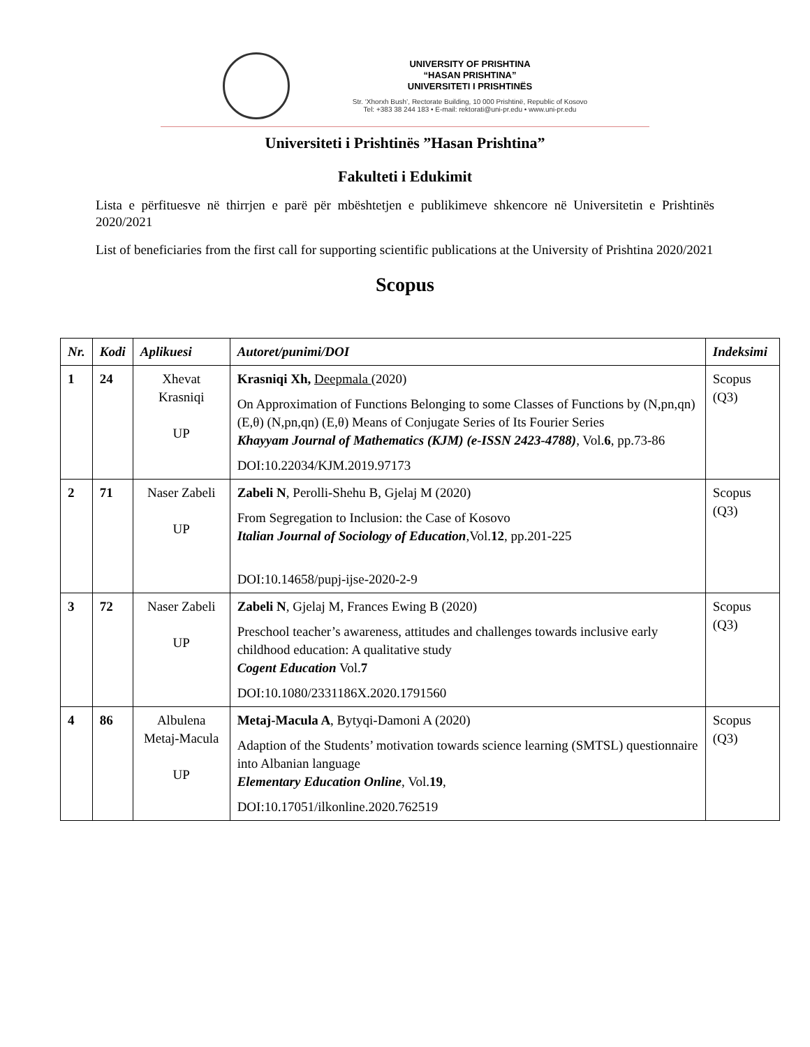UNIVERSITY OF PRISHTINA
“HASAN PRISHTINA”
UNIVERSITETI I PRISHTINËS
Str. ‘Xhorxh Bush’, Rectorate Building, 10 000 Prishtinë, Republic of Kosovo
Tel: +383 38 244 183 • E-mail: rektorati@uni-pr.edu • www.uni-pr.edu
Universiteti i Prishtinës ”Hasan Prishtina”
Fakulteti i Edukimit
Lista e përfituesve në thirrjen e parë për mbështetjen e publikimeve shkencore në Universitetin e Prishtinës 2020/2021
List of beneficiaries from the first call for supporting scientific publications at the University of Prishtina 2020/2021
Scopus
| Nr. | Kodi | Aplikuesi | Autoret/punimi/DOI | Indeksimi |
| --- | --- | --- | --- | --- |
| 1 | 24 | Xhevat Krasniqi UP | Krasniqi Xh, Deepmala (2020) On Approximation of Functions Belonging to some Classes of Functions by (N,pn,qn) (E,θ) (N,pn,qn) (E,θ) Means of Conjugate Series of Its Fourier Series Khayyam Journal of Mathematics (KJM) (e-ISSN 2423-4788) , Vol. 6 , pp.73-86 DOI:10.22034/KJM.2019.97173 | Scopus (Q3) |
| 2 | 71 | Naser Zabeli UP | Zabeli N , Perolli-Shehu B, Gjelaj M (2020) From Segregation to Inclusion: the Case of Kosovo Italian Journal of Sociology of Education ,Vol. 12 , pp.201-225 DOI:10.14658/pupj-ijse-2020-2-9 | Scopus (Q3) |
| 3 | 72 | Naser Zabeli UP | Zabeli N , Gjelaj M, Frances Ewing B (2020) Preschool teacher’s awareness, attitudes and challenges towards inclusive early childhood education: A qualitative study Cogent Education Vol. 7 DOI:10.1080/2331186X.2020.1791560 | Scopus (Q3) |
| 4 | 86 | Albulena Metaj-Macula UP | Metaj-Macula A , Bytyqi-Damoni A (2020) Adaption of the Students’ motivation towards science learning (SMTSL) questionnaire into Albanian language Elementary Education Online , Vol. 19 , DOI:10.17051/ilkonline.2020.762519 | Scopus (Q3) |